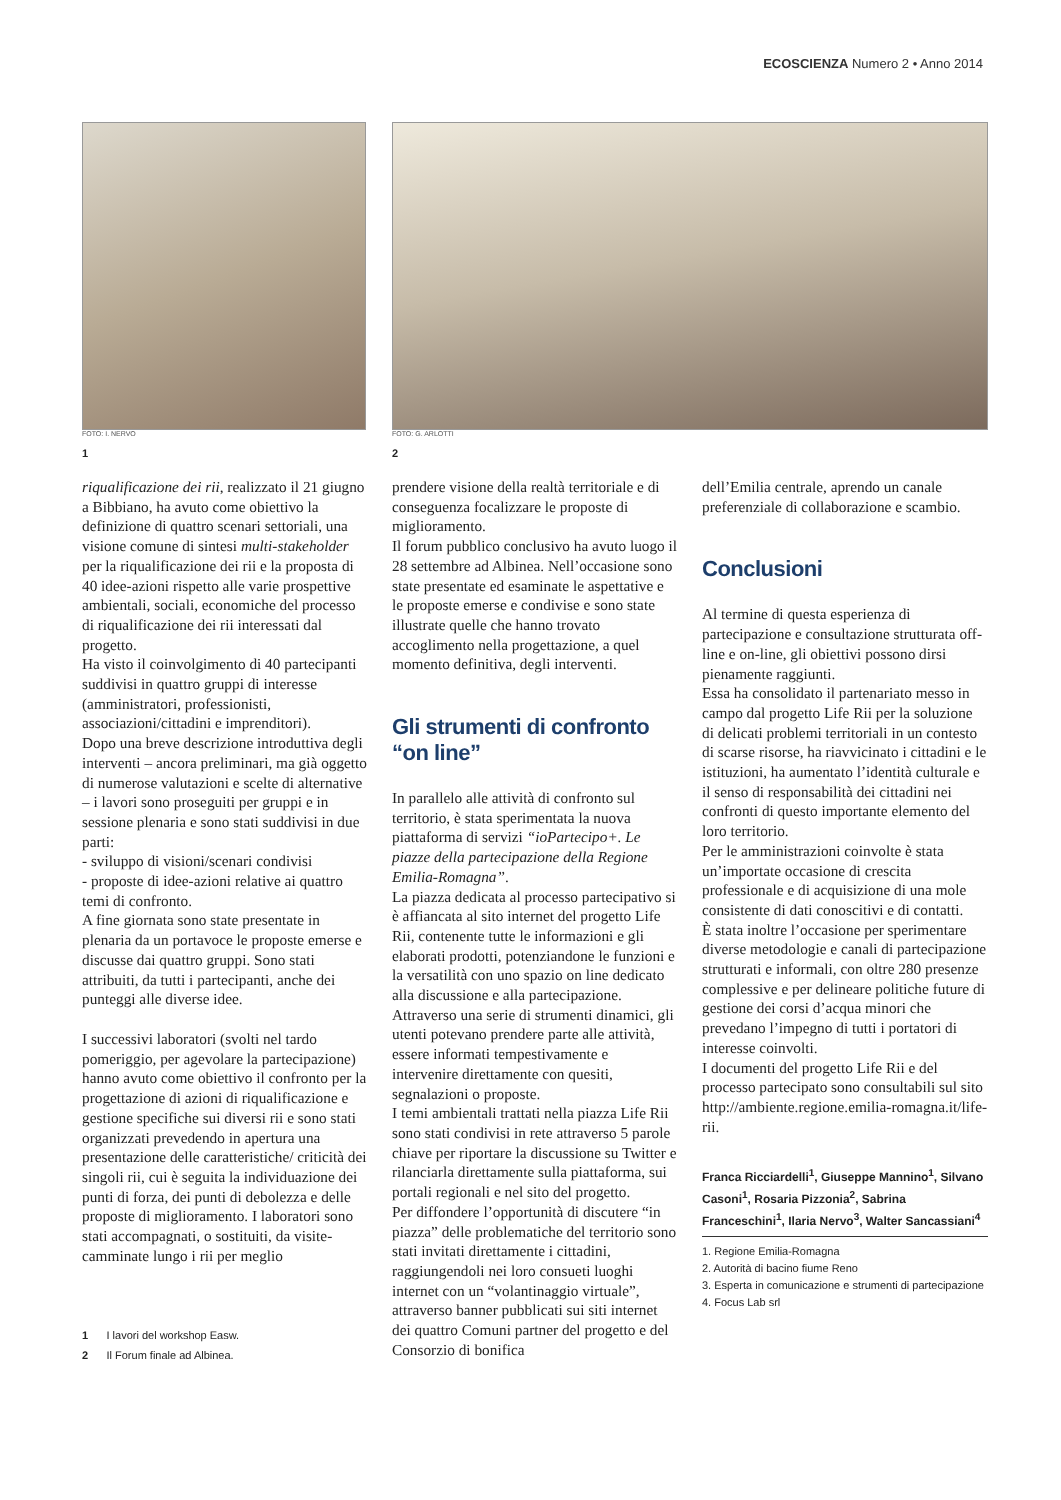ECOSCIENZA Numero 2 • Anno 2014
FOTO: I. NERVO
1
FOTO: G. ARLOTTI
2
riqualificazione dei rii, realizzato il 21 giugno a Bibbiano, ha avuto come obiettivo la definizione di quattro scenari settoriali, una visione comune di sintesi multi-stakeholder per la riqualificazione dei rii e la proposta di 40 idee-azioni rispetto alle varie prospettive ambientali, sociali, economiche del processo di riqualificazione dei rii interessati dal progetto.
Ha visto il coinvolgimento di 40 partecipanti suddivisi in quattro gruppi di interesse (amministratori, professionisti, associazioni/cittadini e imprenditori).
Dopo una breve descrizione introduttiva degli interventi – ancora preliminari, ma già oggetto di numerose valutazioni e scelte di alternative – i lavori sono proseguiti per gruppi e in sessione plenaria e sono stati suddivisi in due parti:
- sviluppo di visioni/scenari condivisi
- proposte di idee-azioni relative ai quattro temi di confronto.
A fine giornata sono state presentate in plenaria da un portavoce le proposte emerse e discusse dai quattro gruppi. Sono stati attribuiti, da tutti i partecipanti, anche dei punteggi alle diverse idee.
I successivi laboratori (svolti nel tardo pomeriggio, per agevolare la partecipazione) hanno avuto come obiettivo il confronto per la progettazione di azioni di riqualificazione e gestione specifiche sui diversi rii e sono stati organizzati prevedendo in apertura una presentazione delle caratteristiche/ criticità dei singoli rii, cui è seguita la individuazione dei punti di forza, dei punti di debolezza e delle proposte di miglioramento. I laboratori sono stati accompagnati, o sostituiti, da visite-camminate lungo i rii per meglio
1 I lavori del workshop Easw.
2 Il Forum finale ad Albinea.
prendere visione della realtà territoriale e di conseguenza focalizzare le proposte di miglioramento.
Il forum pubblico conclusivo ha avuto luogo il 28 settembre ad Albinea. Nell’occasione sono state presentate ed esaminate le aspettative e le proposte emerse e condivise e sono state illustrate quelle che hanno trovato accoglimento nella progettazione, a quel momento definitiva, degli interventi.
Gli strumenti di confronto “on line”
In parallelo alle attività di confronto sul territorio, è stata sperimentata la nuova piattaforma di servizi “ioPartecipo+. Le piazze della partecipazione della Regione Emilia-Romagna”.
La piazza dedicata al processo partecipativo si è affiancata al sito internet del progetto Life Rii, contenente tutte le informazioni e gli elaborati prodotti, potenziandone le funzioni e la versatilità con uno spazio on line dedicato alla discussione e alla partecipazione.
Attraverso una serie di strumenti dinamici, gli utenti potevano prendere parte alle attività, essere informati tempestivamente e intervenire direttamente con quesiti, segnalazioni o proposte.
I temi ambientali trattati nella piazza Life Rii sono stati condivisi in rete attraverso 5 parole chiave per riportare la discussione su Twitter e rilanciarla direttamente sulla piattaforma, sui portali regionali e nel sito del progetto.
Per diffondere l’opportunità di discutere “in piazza” delle problematiche del territorio sono stati invitati direttamente i cittadini, raggiungendoli nei loro consueti luoghi internet con un “volantinaggio virtuale”, attraverso banner pubblicati sui siti internet dei quattro Comuni partner del progetto e del Consorzio di bonifica
dell’Emilia centrale, aprendo un canale preferenziale di collaborazione e scambio.
Conclusioni
Al termine di questa esperienza di partecipazione e consultazione strutturata off-line e on-line, gli obiettivi possono dirsi pienamente raggiunti.
Essa ha consolidato il partenariato messo in campo dal progetto Life Rii per la soluzione di delicati problemi territoriali in un contesto di scarse risorse, ha riavvicinato i cittadini e le istituzioni, ha aumentato l’identità culturale e il senso di responsabilità dei cittadini nei confronti di questo importante elemento del loro territorio.
Per le amministrazioni coinvolte è stata un’importate occasione di crescita professionale e di acquisizione di una mole consistente di dati conoscitivi e di contatti.
È stata inoltre l’occasione per sperimentare diverse metodologie e canali di partecipazione strutturati e informali, con oltre 280 presenze complessive e per delineare politiche future di gestione dei corsi d’acqua minori che prevedano l’impegno di tutti i portatori di interesse coinvolti.
I documenti del progetto Life Rii e del processo partecipato sono consultabili sul sito http://ambiente.regione.emilia-romagna.it/life-rii.
Franca Ricciardelli<sup>1</sup>, Giuseppe Mannino<sup>1</sup>, Silvano Casoni<sup>1</sup>, Rosaria Pizzonia<sup>2</sup>, Sabrina Franceschini<sup>1</sup>, Ilaria Nervo<sup>3</sup>, Walter Sancassiani<sup>4</sup>
1. Regione Emilia-Romagna
2. Autorità di bacino fiume Reno
3. Esperta in comunicazione e strumenti di partecipazione
4. Focus Lab srl